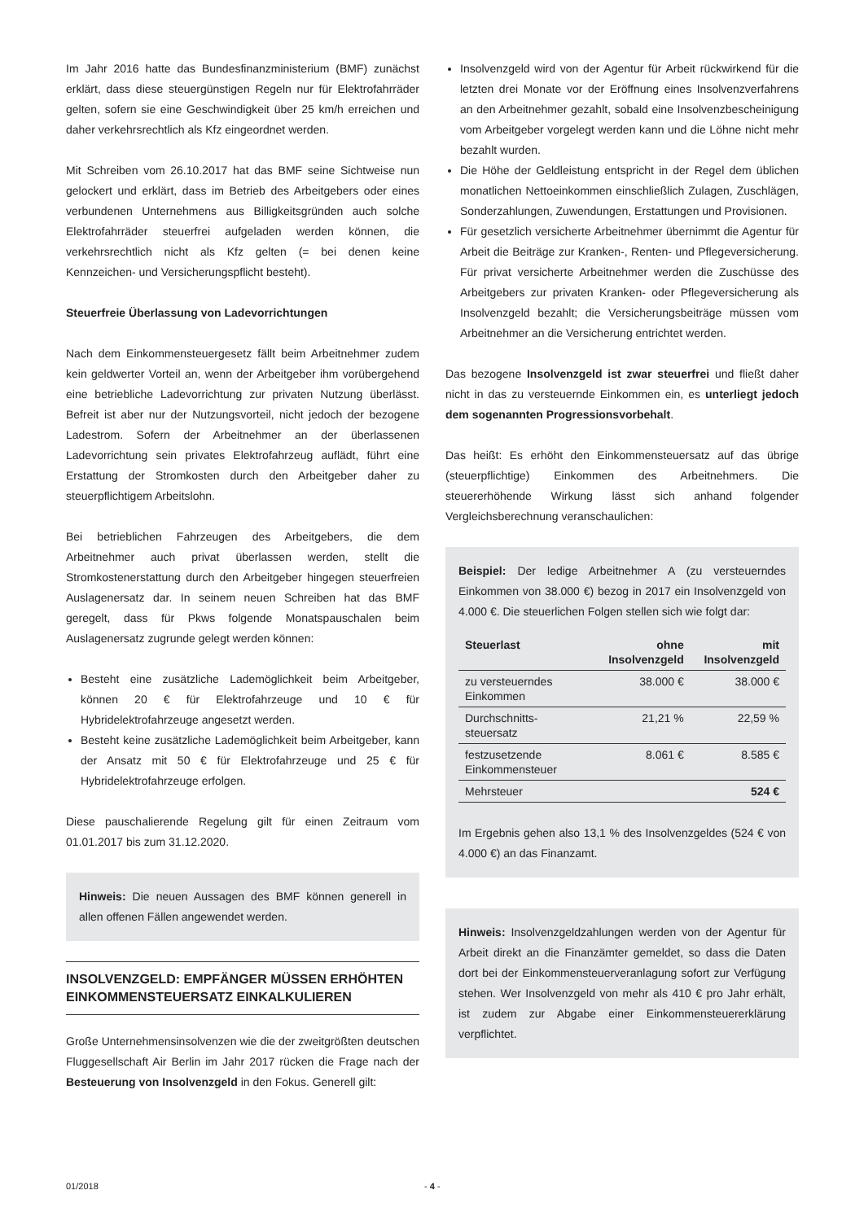Im Jahr 2016 hatte das Bundesfinanzministerium (BMF) zunächst erklärt, dass diese steuergünstigen Regeln nur für Elektrofahrräder gelten, sofern sie eine Geschwindigkeit über 25 km/h erreichen und daher verkehrsrechtlich als Kfz eingeordnet werden.
Mit Schreiben vom 26.10.2017 hat das BMF seine Sichtweise nun gelockert und erklärt, dass im Betrieb des Arbeitgebers oder eines verbundenen Unternehmens aus Billigkeitsgründen auch solche Elektrofahrräder steuerfrei aufgeladen werden können, die verkehrsrechtlich nicht als Kfz gelten (= bei denen keine Kennzeichen- und Versicherungspflicht besteht).
Steuerfreie Überlassung von Ladevorrichtungen
Nach dem Einkommensteuergesetz fällt beim Arbeitnehmer zudem kein geldwerter Vorteil an, wenn der Arbeitgeber ihm vorübergehend eine betriebliche Ladevorrichtung zur privaten Nutzung überlässt. Befreit ist aber nur der Nutzungsvorteil, nicht jedoch der bezogene Ladestrom. Sofern der Arbeitnehmer an der überlassenen Ladevorrichtung sein privates Elektrofahrzeug auflädt, führt eine Erstattung der Stromkosten durch den Arbeitgeber daher zu steuerpflichtigem Arbeitslohn.
Bei betrieblichen Fahrzeugen des Arbeitgebers, die dem Arbeitnehmer auch privat überlassen werden, stellt die Stromkostenerstattung durch den Arbeitgeber hingegen steuerfreien Auslagenersatz dar. In seinem neuen Schreiben hat das BMF geregelt, dass für Pkws folgende Monatspauschalen beim Auslagenersatz zugrunde gelegt werden können:
Besteht eine zusätzliche Lademöglichkeit beim Arbeitgeber, können 20 € für Elektrofahrzeuge und 10 € für Hybridelektrofahrzeuge angesetzt werden.
Besteht keine zusätzliche Lademöglichkeit beim Arbeitgeber, kann der Ansatz mit 50 € für Elektrofahrzeuge und 25 € für Hybridelektrofahrzeuge erfolgen.
Diese pauschalierende Regelung gilt für einen Zeitraum vom 01.01.2017 bis zum 31.12.2020.
Hinweis: Die neuen Aussagen des BMF können generell in allen offenen Fällen angewendet werden.
INSOLVENZGELD: EMPFÄNGER MÜSSEN ERHÖHTEN EINKOMMENSTEUERSATZ EINKALKULIEREN
Große Unternehmensinsolvenzen wie die der zweitgrößten deutschen Fluggesellschaft Air Berlin im Jahr 2017 rücken die Frage nach der Besteuerung von Insolvenzgeld in den Fokus. Generell gilt:
Insolvenzgeld wird von der Agentur für Arbeit rückwirkend für die letzten drei Monate vor der Eröffnung eines Insolvenzverfahrens an den Arbeitnehmer gezahlt, sobald eine Insolvenzbescheinigung vom Arbeitgeber vorgelegt werden kann und die Löhne nicht mehr bezahlt wurden.
Die Höhe der Geldleistung entspricht in der Regel dem üblichen monatlichen Nettoeinkommen einschließlich Zulagen, Zuschlägen, Sonderzahlungen, Zuwendungen, Erstattungen und Provisionen.
Für gesetzlich versicherte Arbeitnehmer übernimmt die Agentur für Arbeit die Beiträge zur Kranken-, Renten- und Pflegeversicherung. Für privat versicherte Arbeitnehmer werden die Zuschüsse des Arbeitgebers zur privaten Kranken- oder Pflegeversicherung als Insolvenzgeld bezahlt; die Versicherungsbeiträge müssen vom Arbeitnehmer an die Versicherung entrichtet werden.
Das bezogene Insolvenzgeld ist zwar steuerfrei und fließt daher nicht in das zu versteuernde Einkommen ein, es unterliegt jedoch dem sogenannten Progressionsvorbehalt.
Das heißt: Es erhöht den Einkommensteuersatz auf das übrige (steuerpflichtige) Einkommen des Arbeitnehmers. Die steuererhöhende Wirkung lässt sich anhand folgender Vergleichsberechnung veranschaulichen:
Beispiel: Der ledige Arbeitnehmer A (zu versteuerndes Einkommen von 38.000 €) bezog in 2017 ein Insolvenzgeld von 4.000 €. Die steuerlichen Folgen stellen sich wie folgt dar:
| Steuerlast | ohne Insolvenzgeld | mit Insolvenzgeld |
| --- | --- | --- |
| zu versteuerndes Einkommen | 38.000 € | 38.000 € |
| Durchschnitts-steuersatz | 21,21 % | 22,59 % |
| festzusetzende Einkommensteuer | 8.061 € | 8.585 € |
| Mehrsteuer | | 524 € |
Im Ergebnis gehen also 13,1 % des Insolvenzgeldes (524 € von 4.000 €) an das Finanzamt.
Hinweis: Insolvenzgeldzahlungen werden von der Agentur für Arbeit direkt an die Finanzämter gemeldet, so dass die Daten dort bei der Einkommensteuerveranlagung sofort zur Verfügung stehen. Wer Insolvenzgeld von mehr als 410 € pro Jahr erhält, ist zudem zur Abgabe einer Einkommensteuererklärung verpflichtet.
01/2018 - 4 -